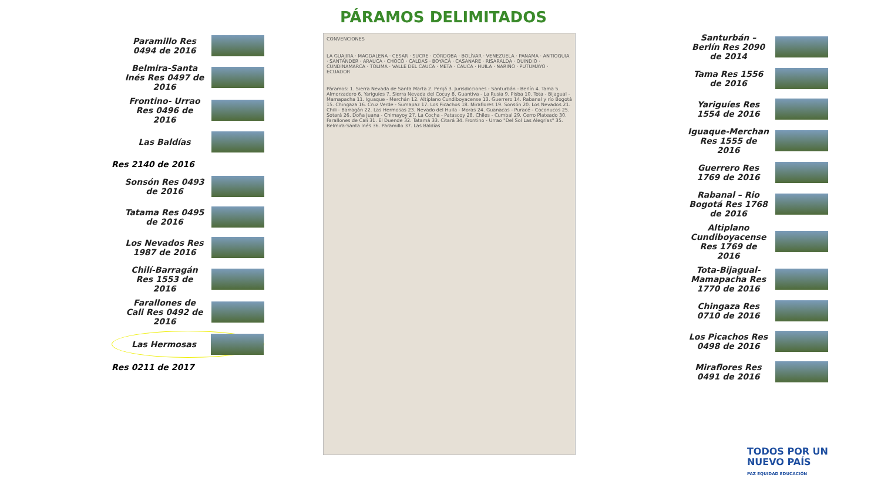PÁRAMOS DELIMITADOS
Paramillo Res 0494 de 2016
Belmira-Santa Inés Res 0497 de 2016
Frontino- Urrao Res 0496 de 2016
Las Baldías
Res 2140 de 2016
Sonsón Res 0493 de 2016
Tatama Res 0495 de 2016
Los Nevados Res 1987 de 2016
Chilí-Barragán Res 1553 de 2016
Farallones de Cali Res 0492 de 2016
Las Hermosas
Res 0211 de 2017
CONVENCIONES
LA GUAJIRA · MAGDALENA · CESAR · SUCRE · CÓRDOBA · BOLÍVAR · VENEZUELA · PANAMA · ANTIOQUIA · SANTANDER · ARAUCA · CHOCÓ · CALDAS · BOYACÁ · CASANARE · RISARALDA · QUINDIO · CUNDINAMARCA · TOLIMA · VALLE DEL CAUCA · META · CAUCA · HUILA · NARIÑO · PUTUMAYO · ECUADOR
Páramos: 1. Sierra Nevada de Santa Marta 2. Perijá 3. Jurisdicciones - Santurbán - Berlín 4. Tama 5. Almorzadero 6. Yariguíes 7. Sierra Nevada del Cocuy 8. Guantiva - La Rusia 9. Pisba 10. Tota - Bijagual - Mamapacha 11. Iguaque - Merchán 12. Altiplano Cundiboyacense 13. Guerrero 14. Rabanal y río Bogotá 15. Chingaza 16. Cruz Verde - Sumapaz 17. Los Picachos 18. Miraflores 19. Sonsón 20. Los Nevados 21. Chili - Barragán 22. Las Hermosas 23. Nevado del Huila - Moras 24. Guanacas - Puracé - Coconucos 25. Sotará 26. Doña Juana - Chimayoy 27. La Cocha - Patascoy 28. Chiles - Cumbal 29. Cerro Plateado 30. Farallones de Cali 31. El Duende 32. Tatamá 33. Citará 34. Frontino - Urrao "Del Sol Las Alegrías" 35. Belmira-Santa Inés 36. Paramillo 37. Las Baldías
Santurbán – Berlín Res 2090 de 2014
Tama Res 1556 de 2016
Yariguíes Res 1554 de 2016
Iguaque-Merchan Res 1555 de 2016
Guerrero Res 1769 de 2016
Rabanal – Rio Bogotá Res 1768 de 2016
Altiplano Cundiboyacense Res 1769 de 2016
Tota-Bijagual-Mamapacha Res 1770 de 2016
Chingaza Res 0710 de 2016
Los Picachos Res 0498 de 2016
Miraflores Res 0491 de 2016
TODOS POR UN
NUEVO PAÍS
PAZ EQUIDAD EDUCACIÓN